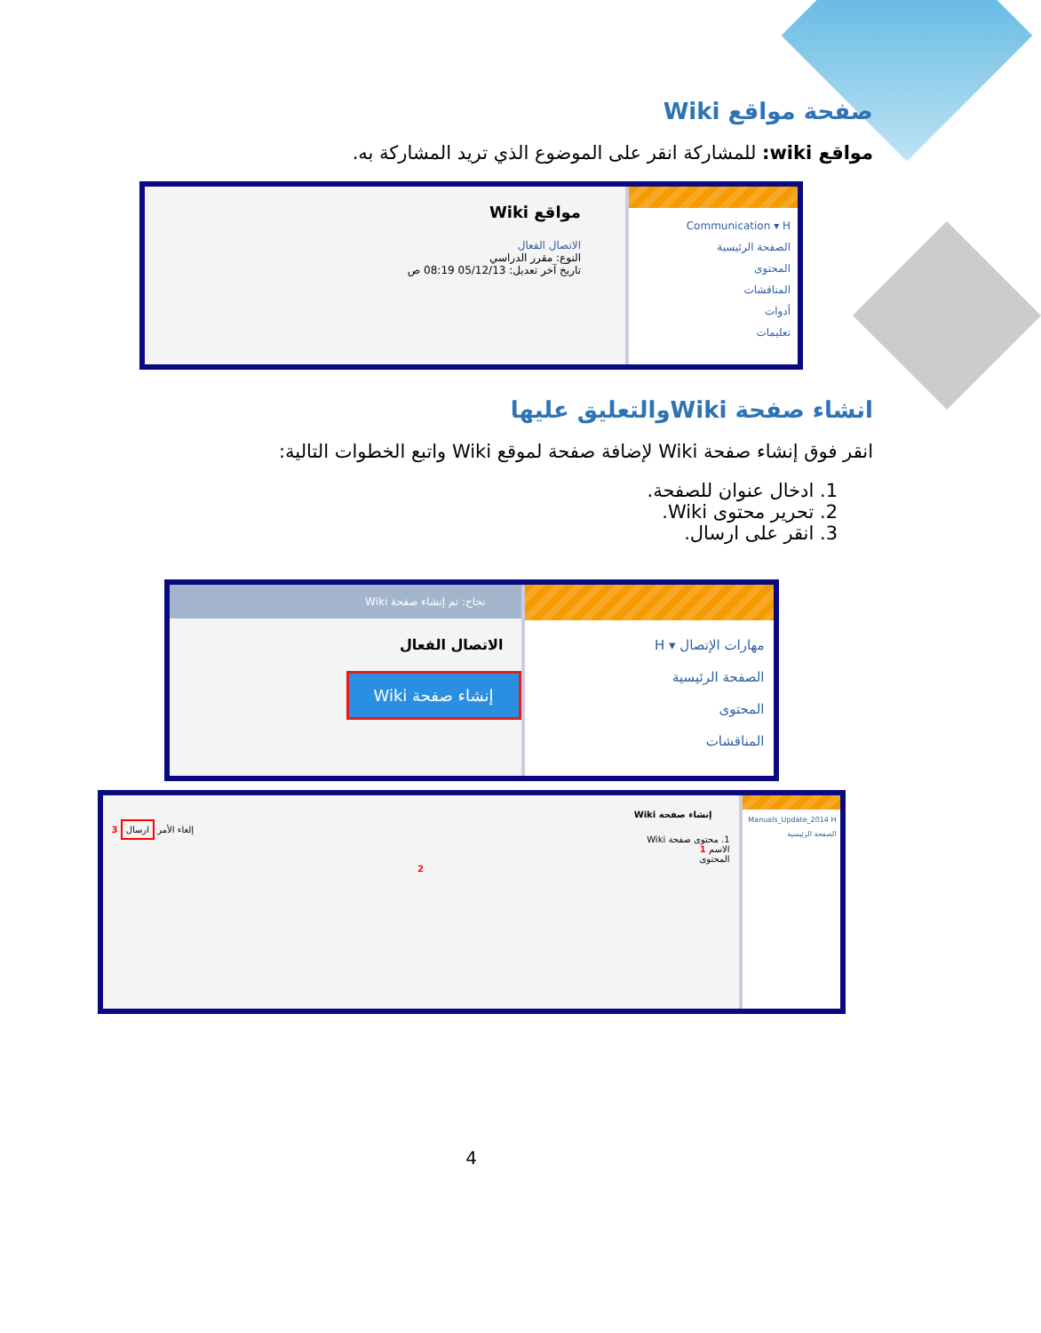صفحة مواقع Wiki
مواقع wiki: للمشاركة انقر على الموضوع الذي تريد المشاركة به.
Communication ▾ H
الصفحة الرئيسية
المحتوى
المناقشات
أدوات
تعليمات
مواقع Wiki
الاتصال الفعال
النوع: مقرر الدراسي
تاريخ آخر تعديل: 05/12/13 08:19 ص
انشاء صفحة Wikiوالتعليق عليها
انقر فوق إنشاء صفحة Wiki لإضافة صفحة لموقع Wiki واتبع الخطوات التالية:
1. ادخال عنوان للصفحة.
2. تحرير محتوى Wiki.
3. انقر على ارسال.
مهارات الإتصال ▾ H
الصفحة الرئيسية
المحتوى
المناقشات
نجاح: تم إنشاء صفحة Wiki
الاتصال الفعال
إنشاء صفحة Wiki
Manuals_Update_2014 H
الصفحة الرئيسية
إنشاء صفحة Wiki
إلغاء الأمر ارسال 3
1. محتوى صفحة Wiki
الاسم 1
المحتوى
2
4